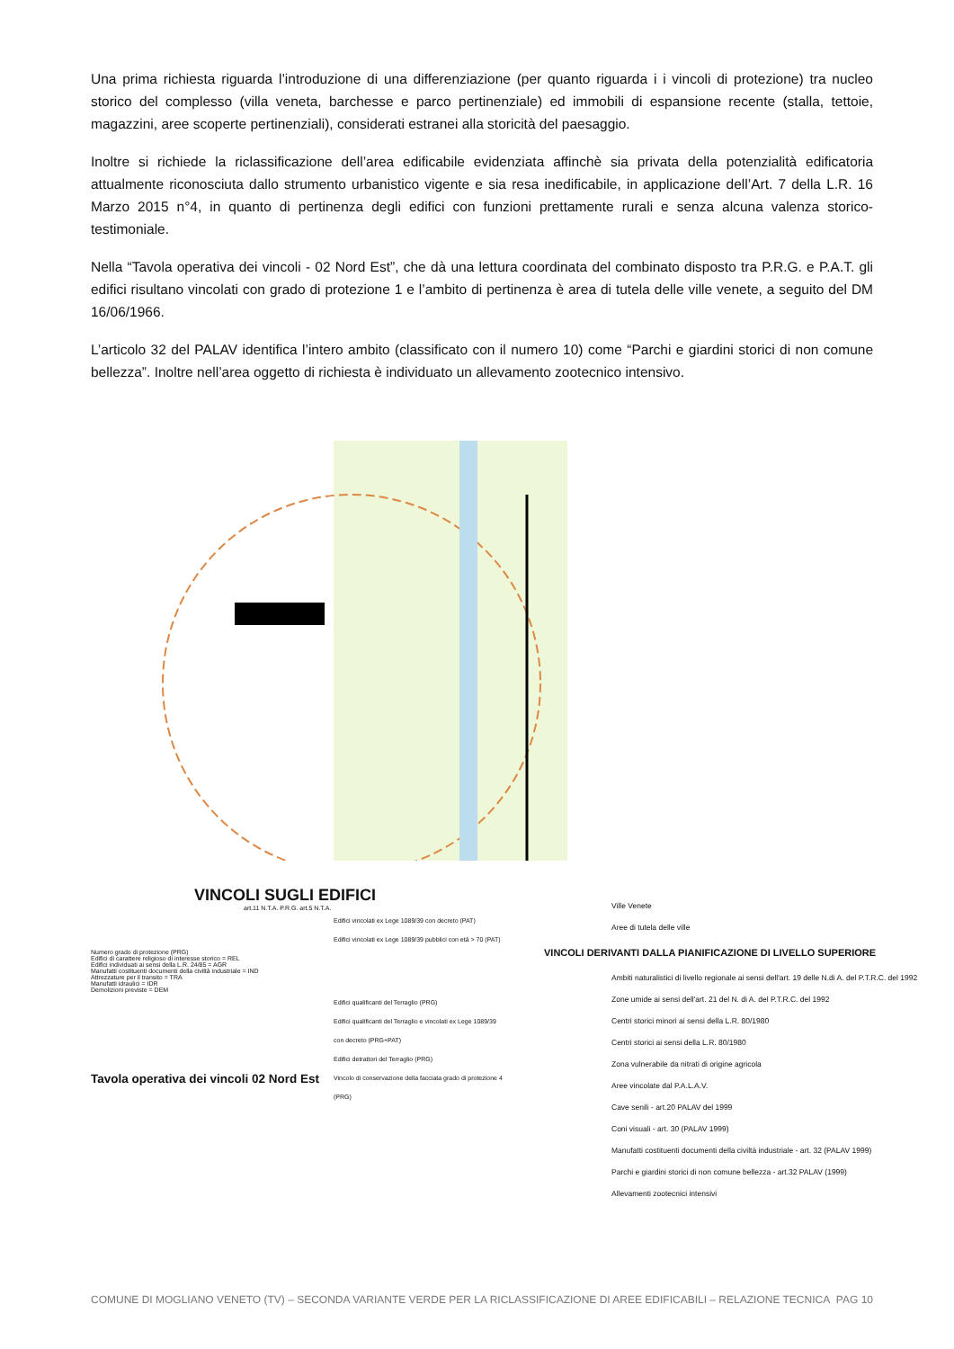Una prima richiesta riguarda l’introduzione di una differenziazione (per quanto riguarda i i vincoli di protezione) tra nucleo storico del complesso (villa veneta, barchesse e parco pertinenziale) ed immobili di espansione recente (stalla, tettoie, magazzini, aree scoperte pertinenziali), considerati estranei alla storicità del paesaggio.
Inoltre si richiede la riclassificazione dell’area edificabile evidenziata affinchè sia privata della potenzialità edificatoria attualmente riconosciuta dallo strumento urbanistico vigente e sia resa inedificabile, in applicazione dell’Art. 7 della L.R. 16 Marzo 2015 n°4, in quanto di pertinenza degli edifici con funzioni prettamente rurali e senza alcuna valenza storico-testimoniale.
Nella “Tavola operativa dei vincoli - 02 Nord Est”, che dà una lettura coordinata del combinato disposto tra P.R.G. e P.A.T. gli edifici risultano vincolati con grado di protezione 1 e l’ambito di pertinenza è area di tutela delle ville venete, a seguito del DM 16/06/1966.
L’articolo 32 del PALAV identifica l’intero ambito (classificato con il numero 10) come “Parchi e giardini storici di non comune bellezza”. Inoltre nell’area oggetto di richiesta è individuato un allevamento zootecnico intensivo.
VINCOLI SUGLI EDIFICI
art.11 N.T.A. P.R.G. art.5 N.T.A.
Edifici vincolati ex Lege 1089/39 con decreto (PAT)
Edifici vincolati ex Lege 1089/39 pubblici con età > 70 (PAT)
Numero grado di protezione (PRG)
Edifici di carattere religioso di interesse storico = REL
Edifici individuati ai sensi della L.R. 24/85 = AGR
Manufatti costituenti documenti della civiltà industriale = IND
Attrezzature per il transito = TRA
Manufatti idraulici = IDR
Demolizioni previste = DEM
Edifici qualificanti del Terraglio (PRG)
Edifici qualificanti del Terraglio e vincolati ex Lege 1089/39 con decreto (PRG+PAT)
Edifici detrattori del Terraglio (PRG)
Vincolo di conservazione della facciata grado di protezione 4 (PRG)
Tavola operativa dei vincoli 02 Nord Est
Ville Venete
Aree di tutela delle ville
VINCOLI DERIVANTI DALLA PIANIFICAZIONE DI LIVELLO SUPERIORE
Ambiti naturalistici di livello regionale ai sensi dell'art. 19 delle N.di A. del P.T.R.C. del 1992
Zone umide ai sensi dell'art. 21 del N. di A. del P.T.R.C. del 1992
Centri storici minori ai sensi della L.R. 80/1980
Centri storici ai sensi della L.R. 80/1980
Zona vulnerabile da nitrati di origine agricola
Aree vincolate dal P.A.L.A.V.
Cave senili - art.20 PALAV del 1999
Coni visuali - art. 30 (PALAV 1999)
Manufatti costituenti documenti della civiltà industriale - art. 32 (PALAV 1999)
Parchi e giardini storici di non comune bellezza - art.32 PALAV (1999)
Allevamenti zootecnici intensivi
COMUNE DI MOGLIANO VENETO (TV) – SECONDA VARIANTE VERDE PER LA RICLASSIFICAZIONE DI AREE EDIFICABILI – RELAZIONE TECNICA PAG 10